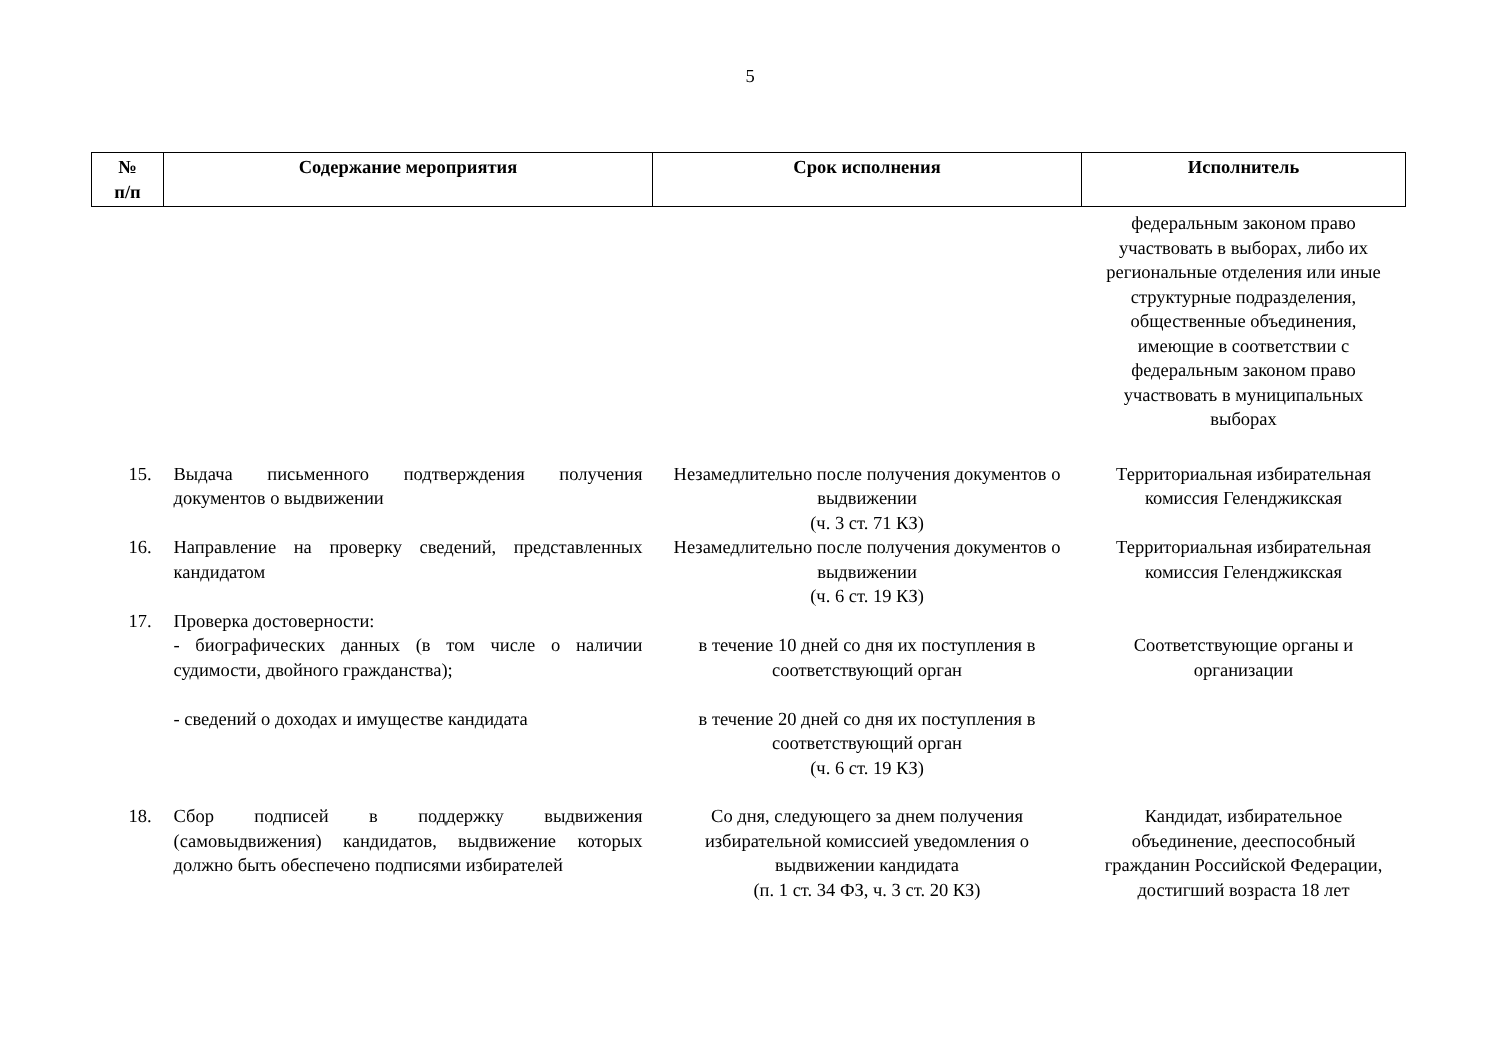5
| № п/п | Содержание мероприятия | Срок исполнения | Исполнитель |
| --- | --- | --- | --- |
| | | | федеральным законом право участвовать в выборах, либо их региональные отделения или иные структурные подразделения, общественные объединения, имеющие в соответствии с федеральным законом право участвовать в муниципальных выборах |
| 15. | Выдача письменного подтверждения получения документов о выдвижении | Незамедлительно после получения документов о выдвижении (ч. 3 ст. 71 КЗ) | Территориальная избирательная комиссия Геленджикская |
| 16. | Направление на проверку сведений, представленных кандидатом | Незамедлительно после получения документов о выдвижении (ч. 6 ст. 19 КЗ) | Территориальная избирательная комиссия Геленджикская |
| 17. | Проверка достоверности: - биографических данных (в том числе о наличии судимости, двойного гражданства); - сведений о доходах и имуществе кандидата | в течение 10 дней со дня их поступления в соответствующий орган в течение 20 дней со дня их поступления в соответствующий орган (ч. 6 ст. 19 КЗ) | Соответствующие органы и организации |
| 18. | Сбор подписей в поддержку выдвижения (самовыдвижения) кандидатов, выдвижение которых должно быть обеспечено подписями избирателей | Со дня, следующего за днем получения избирательной комиссией уведомления о выдвижении кандидата (п. 1 ст. 34 ФЗ, ч. 3 ст. 20 КЗ) | Кандидат, избирательное объединение, дееспособный гражданин Российской Федерации, достигший возраста 18 лет |